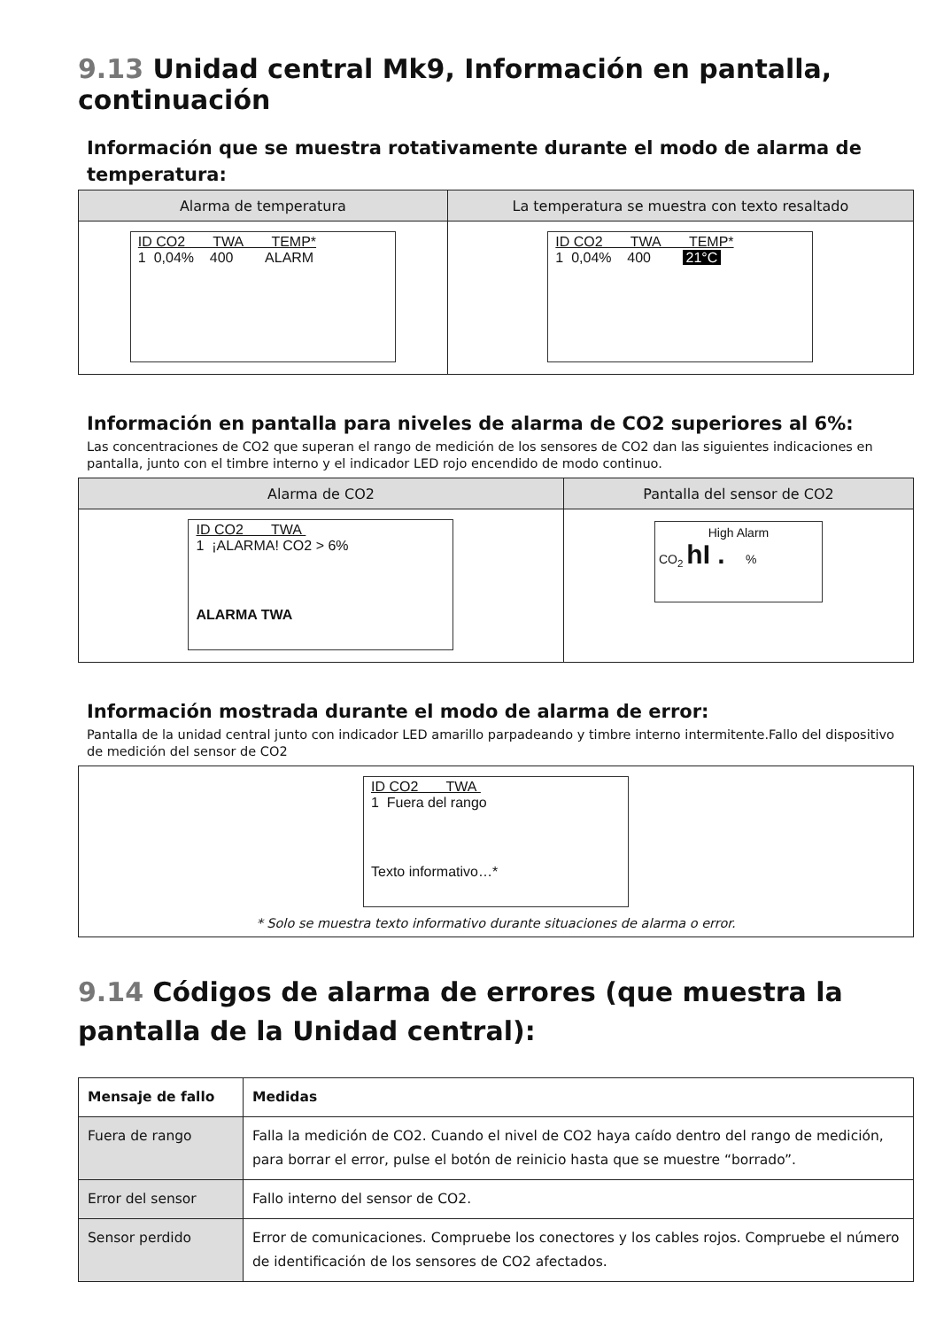9.13 Unidad central Mk9, Información en pantalla, continuación
Información que se muestra rotativamente durante el modo de alarma de temperatura:
| Alarma de temperatura | La temperatura se muestra con texto resaltado |
| --- | --- |
| ID CO2 TWA TEMP* 1 0,04% 400 ALARM | ID CO2 TWA TEMP* 1 0,04% 400 21°C |
Información en pantalla para niveles de alarma de CO2 superiores al 6%:
Las concentraciones de CO2 que superan el rango de medición de los sensores de CO2 dan las siguientes indicaciones en pantalla, junto con el timbre interno y el indicador LED rojo encendido de modo continuo.
| Alarma de CO2 | Pantalla del sensor de CO2 |
| --- | --- |
| ID CO2 TWA 1 ¡ALARMA! CO2 > 6% ALARMA TWA | High Alarm CO<sub>2</sub> hI . % |
Información mostrada durante el modo de alarma de error:
Pantalla de la unidad central junto con indicador LED amarillo parpadeando y timbre interno intermitente.Fallo del dispositivo de medición del sensor de CO2
| ID CO2 TWA 1 Fuera del rango Texto informativo…* * Solo se muestra texto informativo durante situaciones de alarma o error. |
9.14 Códigos de alarma de errores (que muestra la pantalla de la Unidad central):
| Mensaje de fallo | Medidas |
| --- | --- |
| Fuera de rango | Falla la medición de CO2. Cuando el nivel de CO2 haya caído dentro del rango de medición, para borrar el error, pulse el botón de reinicio hasta que se muestre “borrado”. |
| Error del sensor | Fallo interno del sensor de CO2. |
| Sensor perdido | Error de comunicaciones. Compruebe los conectores y los cables rojos. Compruebe el número de identificación de los sensores de CO2 afectados. |